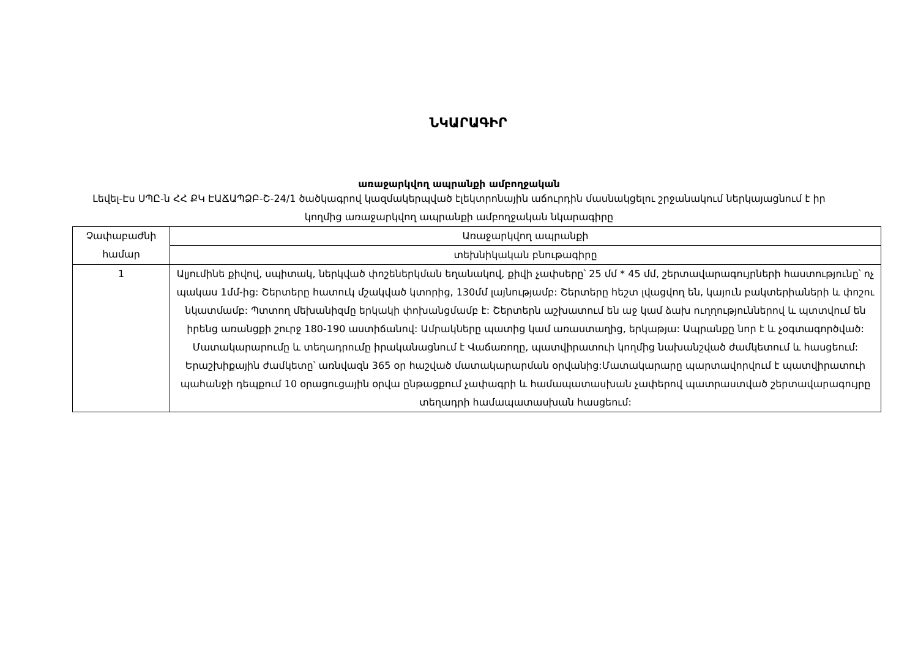ՆԿԱՐԱԳԻՐ
առաջարկվող ապրանքի ամբողջական
Լեվել-Էս ՍՊԸ-ն ՀՀ ՔԿ ԷԱՃԱՊՁԲ-Շ-24/1 ծածկագրով կազմակերպված էլեկտրոնային աճուրդին մասնակցելու շրջանակում ներկայացնում է իր կողմից առաջարկվող ապրանքի ամբողջական նկարագիրը
| Չափաբաժնի համար | Առաջարկվող ապրանքի |
| --- | --- |
| | տեխնիկական բնութագիրը |
| 1 | Ալյումինե քիվով, սպիտակ, ներկված փոշեներկման եղանակով, քիվի չափսերը՝ 25 մմ * 45 մմ, շերտավարագույրների հաստությունը՝ ոչ պակաս 1մմ-ից: Շերտերը հատուկ մշակված կտորից, 130մմ լայնությամբ: Շերտերը հեշտ լվացվող են, կայուն բակտերիաների և փոշու նկատմամբ: Պտտող մեխանիզմը երկակի փոխանցմամբ է: Շերտերն աշխատում են աջ կամ ձախ ուղղություններով և պտտվում են իրենց առանցքի շուրջ 180-190 աստիճանով: Ամրակները պատից կամ առաստաղից, երկաթյա: Ապրանքը նոր է և չօգտագործված: Մատակարարումը և տեղադրումը իրականացնում է Վաճառողը, պատվիրատուի կողմից նախանշված ժամկետում և հասցեում: Երաշխիքային ժամկետը՝ առնվազն 365 օր հաշված մատակարարման օրվանից:Մատակարարը պարտավորվում է պատվիրատուի պահանջի դեպքում 10 օրացուցային օրվա ընթացքում չափագրի և համապատասխան չափերով պատրաստված շերտավարագույրը տեղադրի համապատասխան հասցեում: |